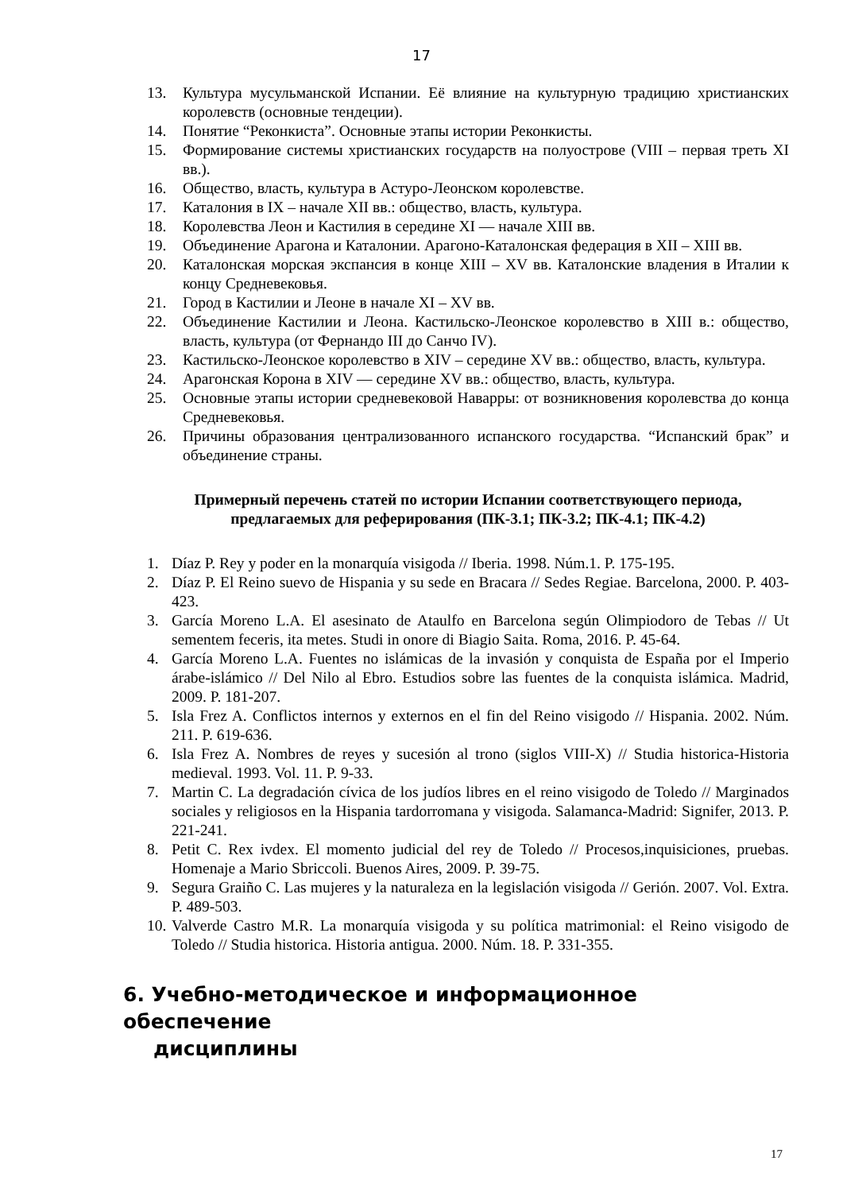17
13. Культура мусульманской Испании. Её влияние на культурную традицию христианских королевств (основные тендеции).
14. Понятие “Реконкиста”. Основные этапы истории Реконкисты.
15. Формирование системы христианских государств на полуострове (VIII – первая треть XI вв.).
16. Общество, власть, культура в Астуро-Леонском королевстве.
17. Каталония в IX – начале XII вв.: общество, власть, культура.
18. Королевства Леон и Кастилия в середине XI — начале XIII вв.
19. Объединение Арагона и Каталонии. Арагоно-Каталонская федерация в XII – XIII вв.
20. Каталонская морская экспансия в конце XIII – XV вв. Каталонские владения в Италии к концу Средневековья.
21. Город в Кастилии и Леоне в начале XI – XV вв.
22. Объединение Кастилии и Леона. Кастильско-Леонское королевство в XIII в.: общество, власть, культура (от Фернандо III до Санчо IV).
23. Кастильско-Леонское королевство в XIV – середине XV вв.: общество, власть, культура.
24. Арагонская Корона в XIV — середине XV вв.: общество, власть, культура.
25. Основные этапы истории средневековой Наварры: от возникновения королевства до конца Средневековья.
26. Причины образования централизованного испанского государства. “Испанский брак” и объединение страны.
Примерный перечень статей по истории Испании соответствующего периода, предлагаемых для реферирования (ПК-3.1; ПК-3.2; ПК-4.1; ПК-4.2)
1. Díaz P. Rey y poder en la monarquía visigoda // Iberia. 1998. Núm.1. P. 175-195.
2. Díaz P. El Reino suevo de Hispania y su sede en Bracara // Sedes Regiae. Barcelona, 2000. P. 403-423.
3. García Moreno L.A. El asesinato de Ataulfo en Barcelona según Olimpiodoro de Tebas // Ut sementem feceris, ita metes. Studi in onore di Biagio Saita. Roma, 2016. P. 45-64.
4. García Moreno L.A. Fuentes no islámicas de la invasión y conquista de España por el Imperio árabe-islámico // Del Nilo al Ebro. Estudios sobre las fuentes de la conquista islámica. Madrid, 2009. P. 181-207.
5. Isla Frez A. Conflictos internos y externos en el fin del Reino visigodo // Hispania. 2002. Núm. 211. P. 619-636.
6. Isla Frez A. Nombres de reyes y sucesión al trono (siglos VIII-X) // Studia historica-Historia medieval. 1993. Vol. 11. P. 9-33.
7. Martin C. La degradación cívica de los judíos libres en el reino visigodo de Toledo // Marginados sociales y religiosos en la Hispania tardorromana y visigoda. Salamanca-Madrid: Signifer, 2013. P. 221-241.
8. Petit C. Rex ivdex. El momento judicial del rey de Toledo // Procesos,inquisiciones, pruebas. Homenaje a Mario Sbriccoli. Buenos Aires, 2009. P. 39-75.
9. Segura Graiño C. Las mujeres y la naturaleza en la legislación visigoda // Gerión. 2007. Vol. Extra. P. 489-503.
10. Valverde Castro M.R. La monarquía visigoda y su política matrimonial: el Reino visigodo de Toledo // Studia historica. Historia antigua. 2000. Núm. 18. P. 331-355.
6. Учебно-методическое и информационное обеспечение
дисциплины
17